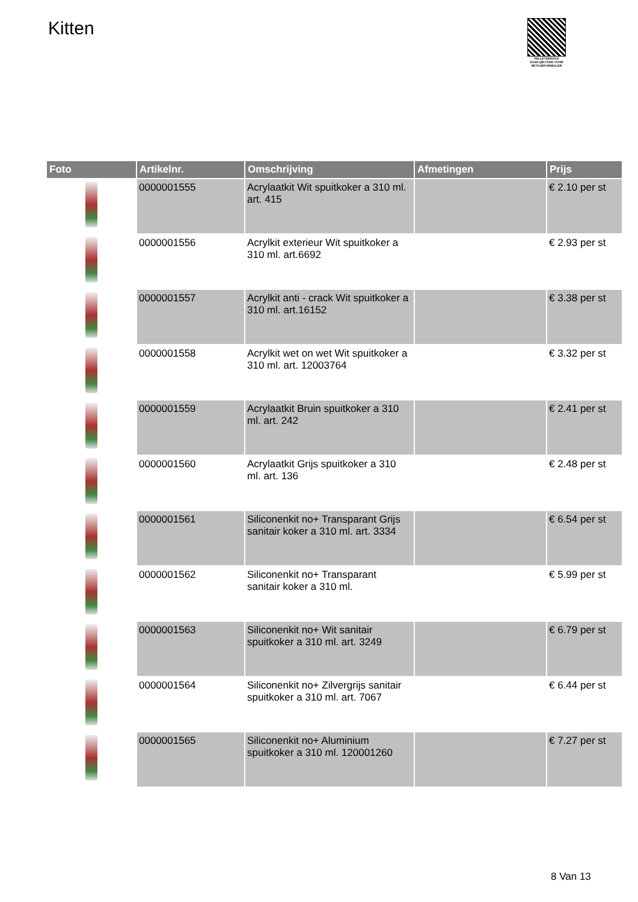Kitten
PALLETSERVICE
SCAN QR-CODE VOOR RETOURFORMULIER
| Foto | Artikelnr. | Omschrijving | Afmetingen | Prijs |
| --- | --- | --- | --- | --- |
| | 0000001555 | Acrylaatkit Wit spuitkoker a 310 ml. art. 415 | | € 2.10 per st |
| | 0000001556 | Acrylkit exterieur Wit spuitkoker a 310 ml. art.6692 | | € 2.93 per st |
| | 0000001557 | Acrylkit anti - crack Wit spuitkoker a 310 ml. art.16152 | | € 3.38 per st |
| | 0000001558 | Acrylkit wet on wet Wit spuitkoker a 310 ml. art. 12003764 | | € 3.32 per st |
| | 0000001559 | Acrylaatkit Bruin spuitkoker a 310 ml. art. 242 | | € 2.41 per st |
| | 0000001560 | Acrylaatkit Grijs spuitkoker a 310 ml. art. 136 | | € 2.48 per st |
| | 0000001561 | Siliconenkit no+ Transparant Grijs sanitair koker a 310 ml. art. 3334 | | € 6.54 per st |
| | 0000001562 | Siliconenkit no+ Transparant sanitair koker a 310 ml. | | € 5.99 per st |
| | 0000001563 | Siliconenkit no+ Wit sanitair spuitkoker a 310 ml. art. 3249 | | € 6.79 per st |
| | 0000001564 | Siliconenkit no+ Zilvergrijs sanitair spuitkoker a 310 ml. art. 7067 | | € 6.44 per st |
| | 0000001565 | Siliconenkit no+ Aluminium spuitkoker a 310 ml. 120001260 | | € 7.27 per st |
8 Van 13